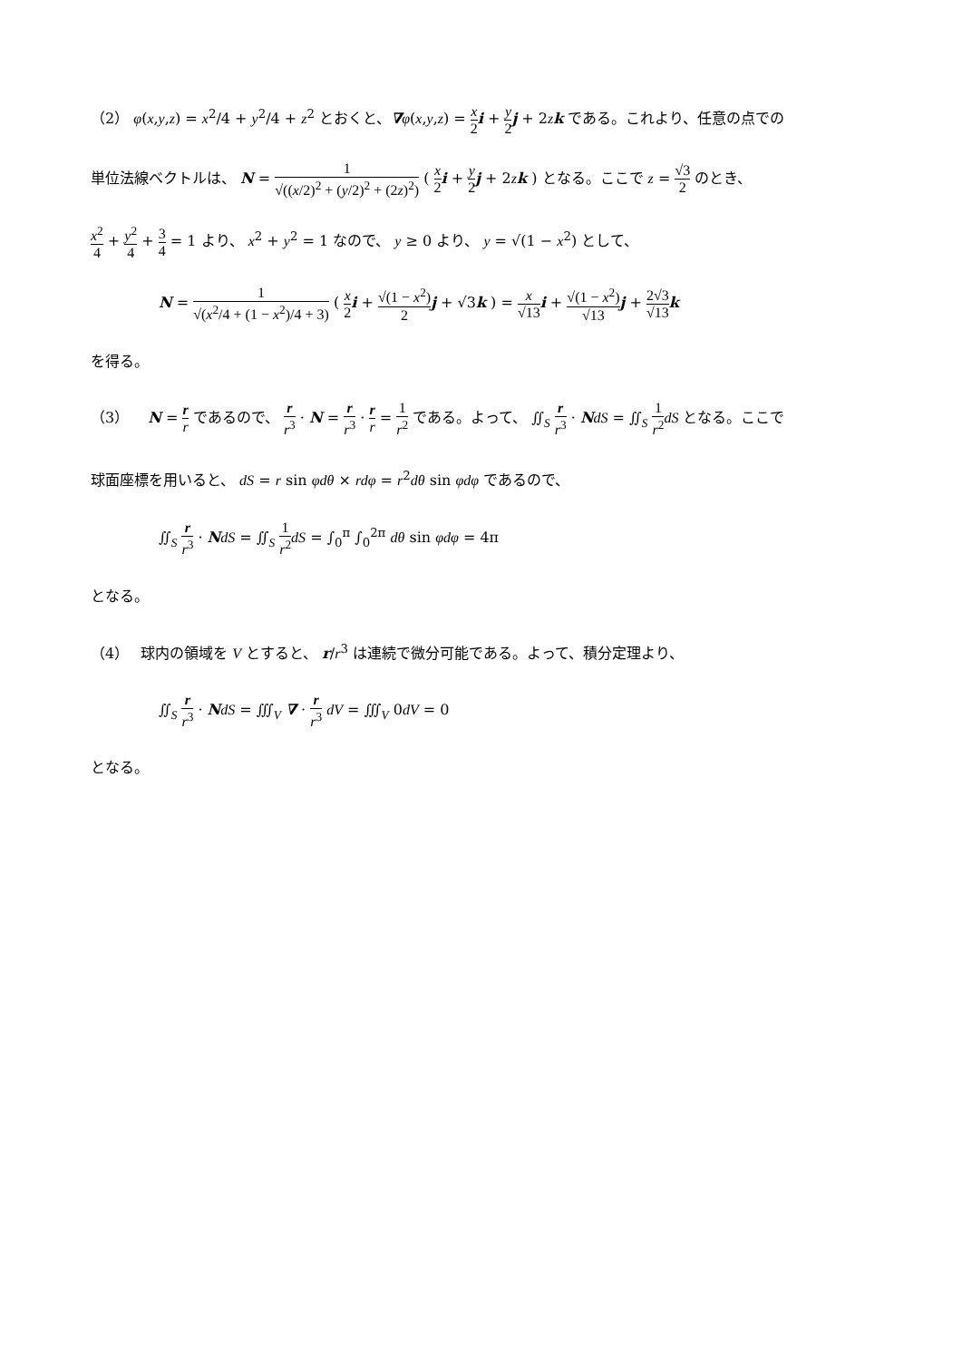（2） φ(x,y,z) = x<sup>2</sup>/4 + y<sup>2</sup>/4 + z<sup>2</sup> とおくと、∇φ(x,y,z) = x 2 i + y 2 j + 2zk である。これより、任意の点での
単位法線ベクトルは、 N = 1 √((x/2)<sup>2</sup> + (y/2)<sup>2</sup> + (2z)<sup>2</sup>) ( x 2 i + y 2 j + 2zk ) となる。ここで z = √3 2 のとき、
x<sup>2</sup> 4 + y<sup>2</sup> 4 + 3 4 = 1 より、 x<sup>2</sup> + y<sup>2</sup> = 1 なので、 y ≥ 0 より、 y = √(1 − x<sup>2</sup>) として、
N = 1 √(x<sup>2</sup>/4 + (1 − x<sup>2</sup>)/4 + 3) ( x 2 i + √(1 − x<sup>2</sup>) 2 j + √3k ) = x √13 i + √(1 − x<sup>2</sup>) √13 j + 2√3 √13 k
を得る。
（3）　 N = r r であるので、 r r<sup>3</sup> · N = r r<sup>3</sup> · r r = 1 r<sup>2</sup> である。よって、 ∬<sub>S</sub> r r<sup>3</sup> · NdS = ∬<sub>S</sub> 1 r<sup>2</sup> dS となる。ここで
球面座標を用いると、 dS = r sin φdθ × rdφ = r<sup>2</sup>dθ sin φdφ であるので、
∬<sub>S</sub> r r<sup>3</sup> · NdS = ∬<sub>S</sub> 1 r<sup>2</sup> dS = ∫<sub>0</sub><sup>π</sup> ∫<sub>0</sub><sup>2π</sup> dθ sin φdφ = 4π
となる。
（4）　 球内の領域を V とすると、 r/r<sup>3</sup> は連続で微分可能である。よって、積分定理より、
∬<sub>S</sub> r r<sup>3</sup> · NdS = ∭<sub>V</sub> ∇ · r r<sup>3</sup> dV = ∭<sub>V</sub> 0dV = 0
となる。